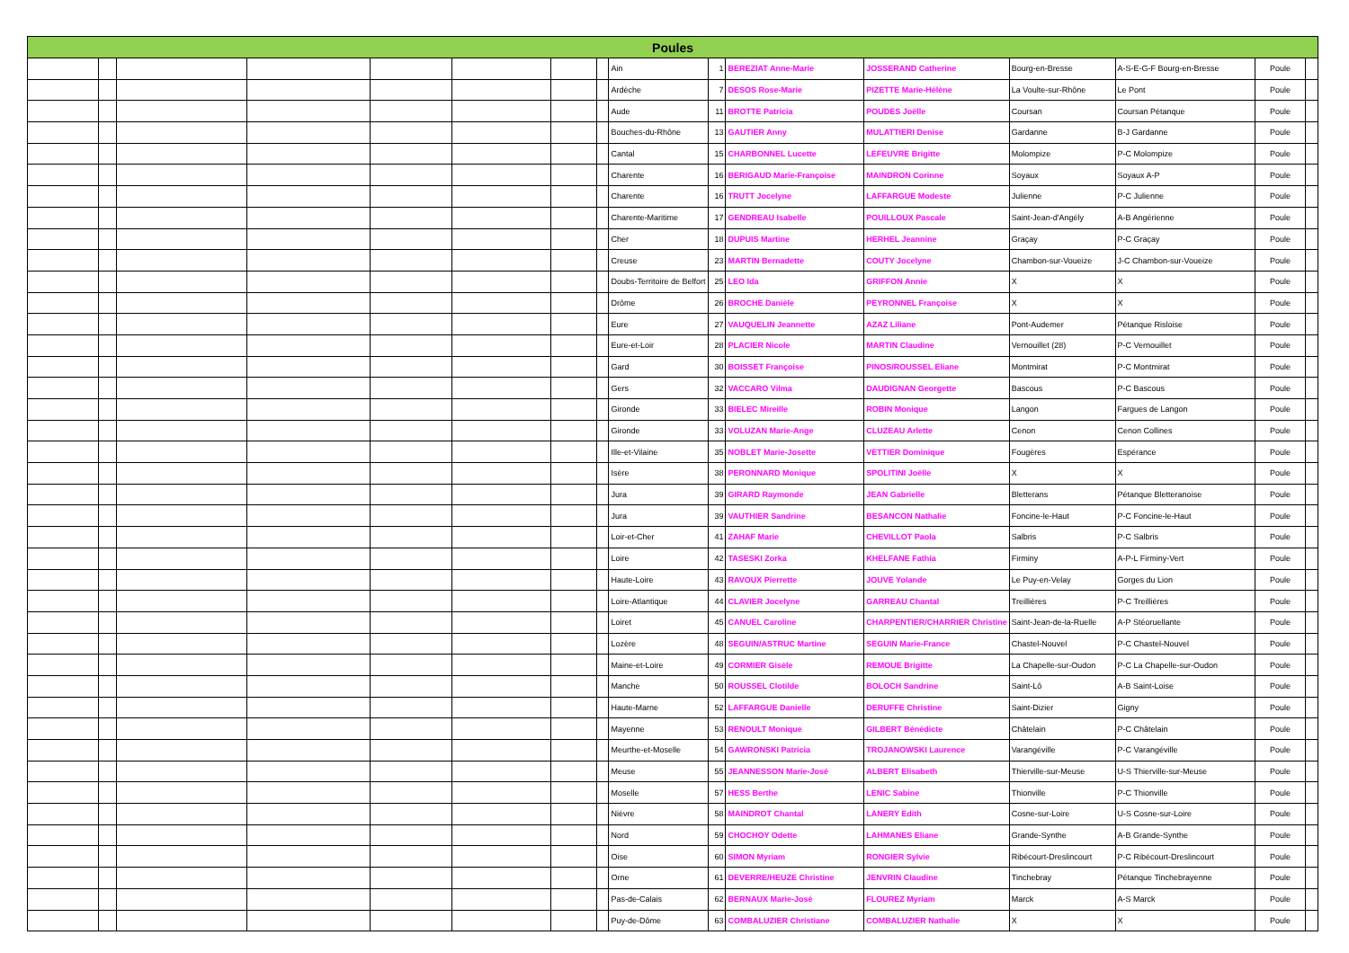| Poules | | | | | | | | | | | | | | | |
| --- | --- | --- | --- | --- | --- | --- | --- | --- | --- | --- | --- | --- | --- | --- | --- |
| | | | | | | | | Ain | 1 | BEREZIAT Anne-Marie | JOSSERAND Catherine | Bourg-en-Bresse | A-S-E-G-F Bourg-en-Bresse | Poule | |
| | | | | | | | | Ardèche | 7 | DESOS Rose-Marie | PIZETTE Marie-Hélène | La Voulte-sur-Rhône | Le Pont | Poule | |
| | | | | | | | | Aude | 11 | BROTTE Patricia | POUDES Joëlle | Coursan | Coursan Pétanque | Poule | |
| | | | | | | | | Bouches-du-Rhône | 13 | GAUTIER Anny | MULATTIERI Denise | Gardanne | B-J Gardanne | Poule | |
| | | | | | | | | Cantal | 15 | CHARBONNEL Lucette | LEFEUVRE Brigitte | Molompize | P-C Molompize | Poule | |
| | | | | | | | | Charente | 16 | BERIGAUD Marie-Françoise | MAINDRON Corinne | Soyaux | Soyaux A-P | Poule | |
| | | | | | | | | Charente | 16 | TRUTT Jocelyne | LAFFARGUE Modeste | Julienne | P-C Julienne | Poule | |
| | | | | | | | | Charente-Maritime | 17 | GENDREAU Isabelle | POUILLOUX Pascale | Saint-Jean-d'Angély | A-B Angérienne | Poule | |
| | | | | | | | | Cher | 18 | DUPUIS Martine | HERHEL Jeannine | Graçay | P-C Graçay | Poule | |
| | | | | | | | | Creuse | 23 | MARTIN Bernadette | COUTY Jocelyne | Chambon-sur-Voueize | J-C Chambon-sur-Voueize | Poule | |
| | | | | | | | | Doubs-Territoire de Belfort | 25 | LEO Ida | GRIFFON Annie | X | X | Poule | |
| | | | | | | | | Drôme | 26 | BROCHE Danièle | PEYRONNEL Françoise | X | X | Poule | |
| | | | | | | | | Eure | 27 | VAUQUELIN Jeannette | AZAZ Liliane | Pont-Audemer | Pétanque Risloise | Poule | |
| | | | | | | | | Eure-et-Loir | 28 | PLACIER Nicole | MARTIN Claudine | Vernouillet (28) | P-C Vernouillet | Poule | |
| | | | | | | | | Gard | 30 | BOISSET Françoise | PINOS/ROUSSEL Eliane | Montmirat | P-C Montmirat | Poule | |
| | | | | | | | | Gers | 32 | VACCARO Vilma | DAUDIGNAN Georgette | Bascous | P-C Bascous | Poule | |
| | | | | | | | | Gironde | 33 | BIELEC Mireille | ROBIN Monique | Langon | Fargues de Langon | Poule | |
| | | | | | | | | Gironde | 33 | VOLUZAN Marie-Ange | CLUZEAU Arlette | Cenon | Cenon Collines | Poule | |
| | | | | | | | | Ille-et-Vilaine | 35 | NOBLET Marie-Josette | VETTIER Dominique | Fougères | Espérance | Poule | |
| | | | | | | | | Isère | 38 | PERONNARD Monique | SPOLITINI Joëlle | X | X | Poule | |
| | | | | | | | | Jura | 39 | GIRARD Raymonde | JEAN Gabrielle | Bletterans | Pétanque Bletteranoise | Poule | |
| | | | | | | | | Jura | 39 | VAUTHIER Sandrine | BESANCON Nathalie | Foncine-le-Haut | P-C Foncine-le-Haut | Poule | |
| | | | | | | | | Loir-et-Cher | 41 | ZAHAF Marie | CHEVILLOT Paola | Salbris | P-C Salbris | Poule | |
| | | | | | | | | Loire | 42 | TASESKI Zorka | KHELFANE Fathia | Firminy | A-P-L Firminy-Vert | Poule | |
| | | | | | | | | Haute-Loire | 43 | RAVOUX Pierrette | JOUVE Yolande | Le Puy-en-Velay | Gorges du Lion | Poule | |
| | | | | | | | | Loire-Atlantique | 44 | CLAVIER Jocelyne | GARREAU Chantal | Treillières | P-C Treillières | Poule | |
| | | | | | | | | Loiret | 45 | CANUEL Caroline | CHARPENTIER/CHARRIER Christine | Saint-Jean-de-la-Ruelle | A-P Stéoruellante | Poule | |
| | | | | | | | | Lozère | 48 | SEGUIN/ASTRUC Martine | SEGUIN Marie-France | Chastel-Nouvel | P-C Chastel-Nouvel | Poule | |
| | | | | | | | | Maine-et-Loire | 49 | CORMIER Gisèle | REMOUE Brigitte | La Chapelle-sur-Oudon | P-C La Chapelle-sur-Oudon | Poule | |
| | | | | | | | | Manche | 50 | ROUSSEL Clotilde | BOLOCH Sandrine | Saint-Lô | A-B Saint-Loise | Poule | |
| | | | | | | | | Haute-Marne | 52 | LAFFARGUE Danielle | DERUFFE Christine | Saint-Dizier | Gigny | Poule | |
| | | | | | | | | Mayenne | 53 | RENOULT Monique | GILBERT Bénédicte | Châtelain | P-C Châtelain | Poule | |
| | | | | | | | | Meurthe-et-Moselle | 54 | GAWRONSKI Patricia | TROJANOWSKI Laurence | Varangéville | P-C Varangéville | Poule | |
| | | | | | | | | Meuse | 55 | JEANNESSON Marie-José | ALBERT Elisabeth | Thierville-sur-Meuse | U-S Thierville-sur-Meuse | Poule | |
| | | | | | | | | Moselle | 57 | HESS Berthe | LENIC Sabine | Thionville | P-C Thionville | Poule | |
| | | | | | | | | Nièvre | 58 | MAINDROT Chantal | LANERY Edith | Cosne-sur-Loire | U-S Cosne-sur-Loire | Poule | |
| | | | | | | | | Nord | 59 | CHOCHOY Odette | LAHMANES Eliane | Grande-Synthe | A-B Grande-Synthe | Poule | |
| | | | | | | | | Oise | 60 | SIMON Myriam | RONGIER Sylvie | Ribécourt-Dreslincourt | P-C Ribécourt-Dreslincourt | Poule | |
| | | | | | | | | Orne | 61 | DEVERRE/HEUZE Christine | JENVRIN Claudine | Tinchebray | Pétanque Tinchebrayenne | Poule | |
| | | | | | | | | Pas-de-Calais | 62 | BERNAUX Marie-José | FLOUREZ Myriam | Marck | A-S Marck | Poule | |
| | | | | | | | | Puy-de-Dôme | 63 | COMBALUZIER Christiane | COMBALUZIER Nathalie | X | X | Poule | |